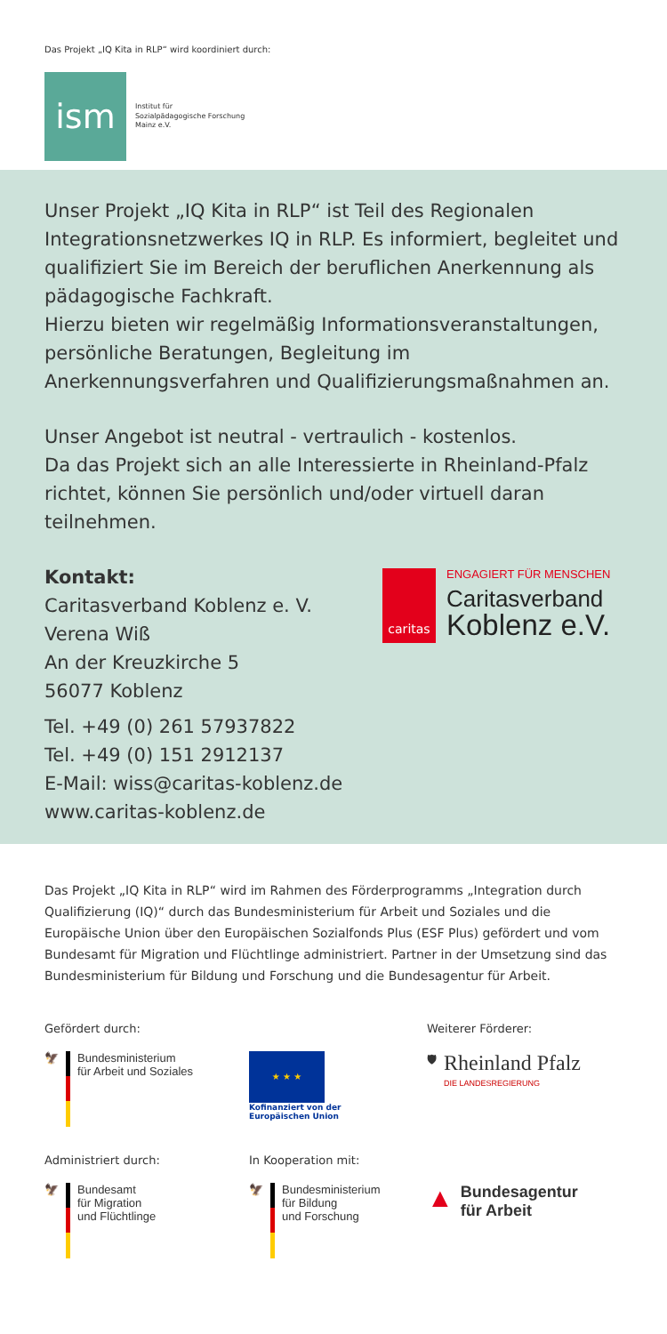Das Projekt „IQ Kita in RLP“ wird koordiniert durch:
ism
Institut für
Sozialpädagogische Forschung
Mainz e.V.
Unser Projekt „IQ Kita in RLP“ ist Teil des Regionalen Integrationsnetzwerkes IQ in RLP. Es informiert, begleitet und qualifiziert Sie im Bereich der beruflichen Anerkennung als pädagogische Fachkraft.
Hierzu bieten wir regelmäßig Informationsveranstaltungen, persönliche Beratungen, Begleitung im Anerkennungsverfahren und Qualifizierungsmaßnahmen an.
Unser Angebot ist neutral - vertraulich - kostenlos.
Da das Projekt sich an alle Interessierte in Rheinland-Pfalz richtet, können Sie persönlich und/oder virtuell daran teilnehmen.
Kontakt:
Caritasverband Koblenz e. V.
Verena Wiß
An der Kreuzkirche 5
56077 Koblenz
Tel. +49 (0) 261 57937822
Tel. +49 (0) 151 2912137
E-Mail: wiss@caritas-koblenz.de
www.caritas-koblenz.de
caritas
ENGAGIERT FÜR MENSCHEN
Caritasverband
Koblenz e.V.
Das Projekt „IQ Kita in RLP“ wird im Rahmen des Förderprogramms „Integration durch Qualifizierung (IQ)“ durch das Bundesministerium für Arbeit und Soziales und die Europäische Union über den Europäischen Sozialfonds Plus (ESF Plus) gefördert und vom Bundesamt für Migration und Flüchtlinge administriert. Partner in der Umsetzung sind das Bundesministerium für Bildung und Forschung und die Bundesagentur für Arbeit.
Gefördert durch:
🦅 Bundesministerium
für Arbeit und Soziales
★ ★ ★
Kofinanziert von der
Europäischen Union
Weiterer Förderer:
🛡
Rheinland Pfalz
DIE LANDESREGIERUNG
Administriert durch:
🦅 Bundesamt
für Migration
und Flüchtlinge
In Kooperation mit:
🦅 Bundesministerium
für Bildung
und Forschung
▲
Bundesagentur
für Arbeit